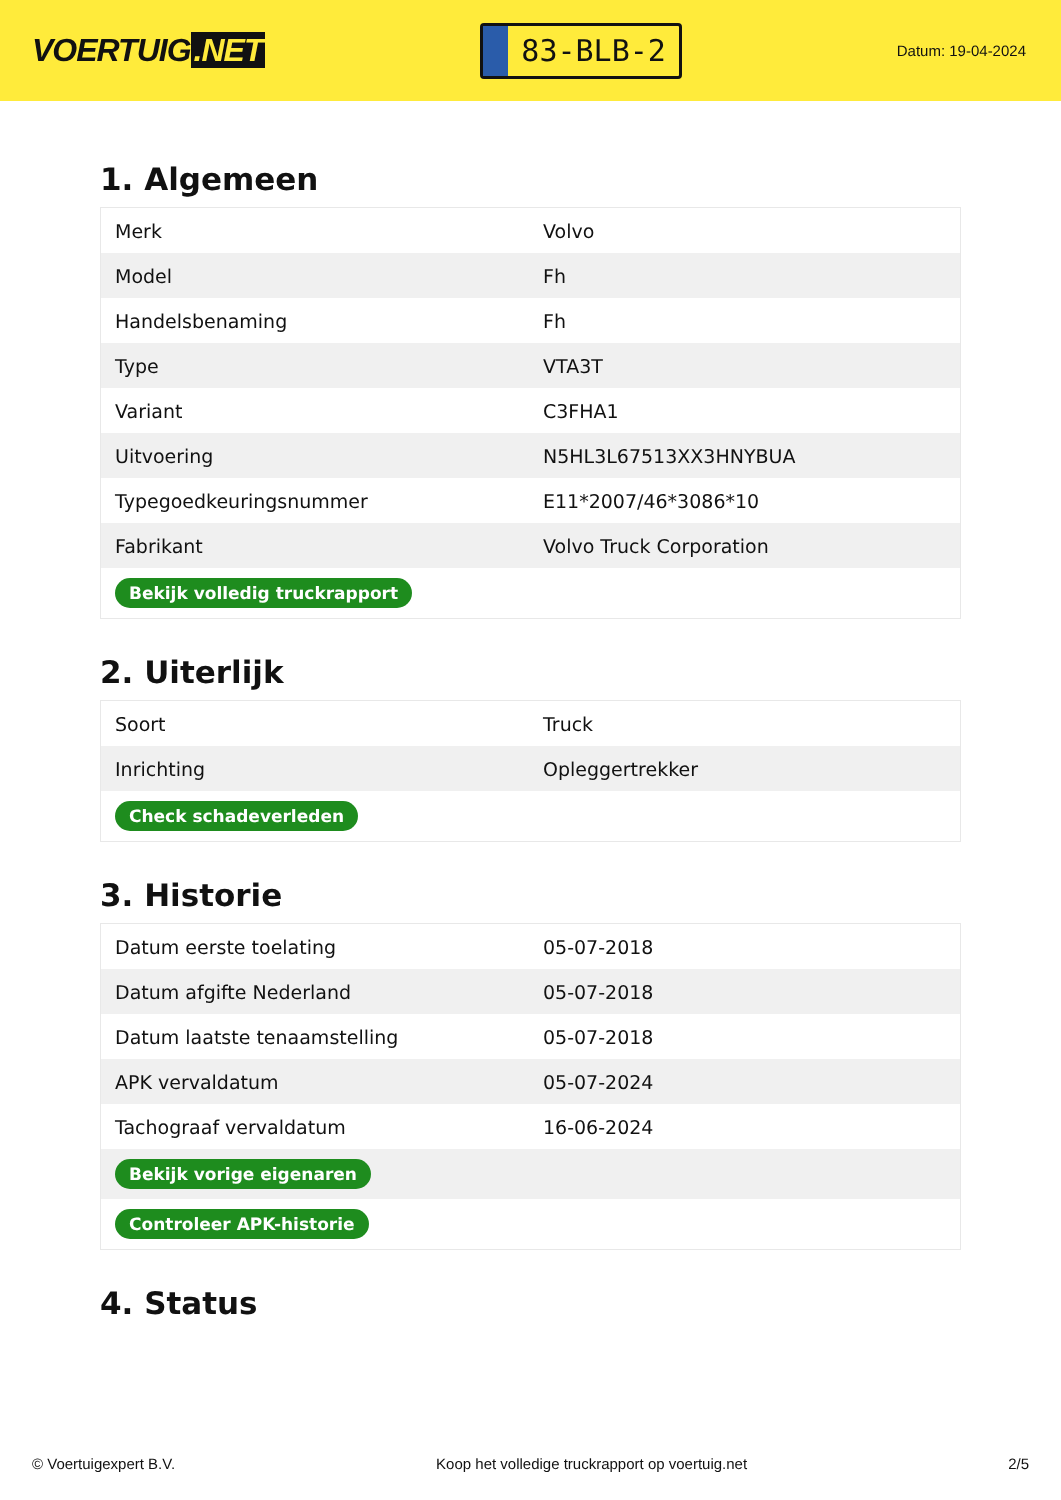VOERTUIG.NET
83-BLB-2
Datum: 19-04-2024
1. Algemeen
| Merk | Volvo |
| Model | Fh |
| Handelsbenaming | Fh |
| Type | VTA3T |
| Variant | C3FHA1 |
| Uitvoering | N5HL3L67513XX3HNYBUA |
| Typegoedkeuringsnummer | E11*2007/46*3086*10 |
| Fabrikant | Volvo Truck Corporation |
| Bekijk volledig truckrapport | |
2. Uiterlijk
| Soort | Truck |
| Inrichting | Opleggertrekker |
| Check schadeverleden | |
3. Historie
| Datum eerste toelating | 05-07-2018 |
| Datum afgifte Nederland | 05-07-2018 |
| Datum laatste tenaamstelling | 05-07-2018 |
| APK vervaldatum | 05-07-2024 |
| Tachograaf vervaldatum | 16-06-2024 |
| Bekijk vorige eigenaren | |
| Controleer APK-historie | |
4. Status
© Voertuigexpert B.V. Koop het volledige truckrapport op voertuig.net 2/5